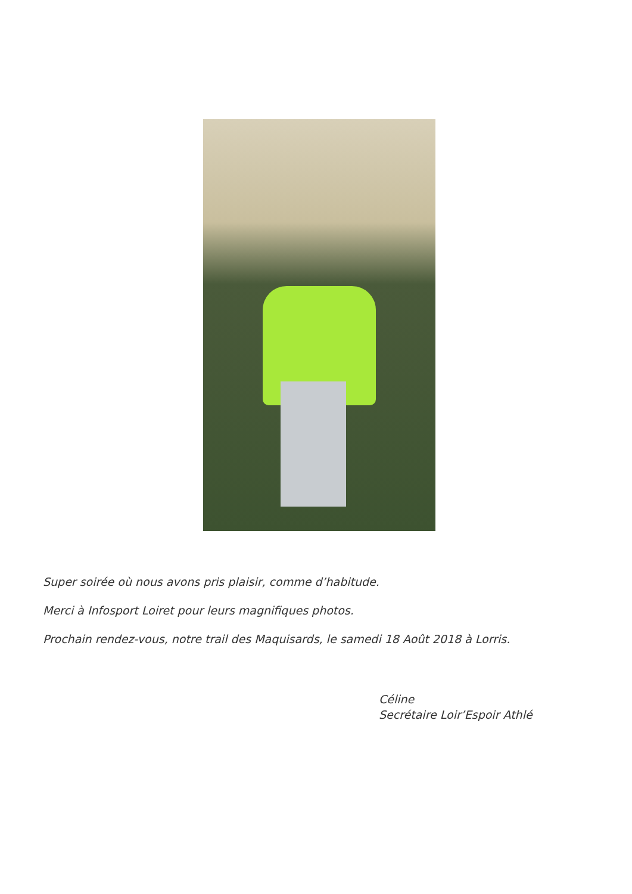Super soirée où nous avons pris plaisir, comme d’habitude.
Merci à Infosport Loiret pour leurs magnifiques photos.
Prochain rendez-vous, notre trail des Maquisards, le samedi 18 Août 2018 à Lorris.
Céline
Secrétaire Loir’Espoir Athlé